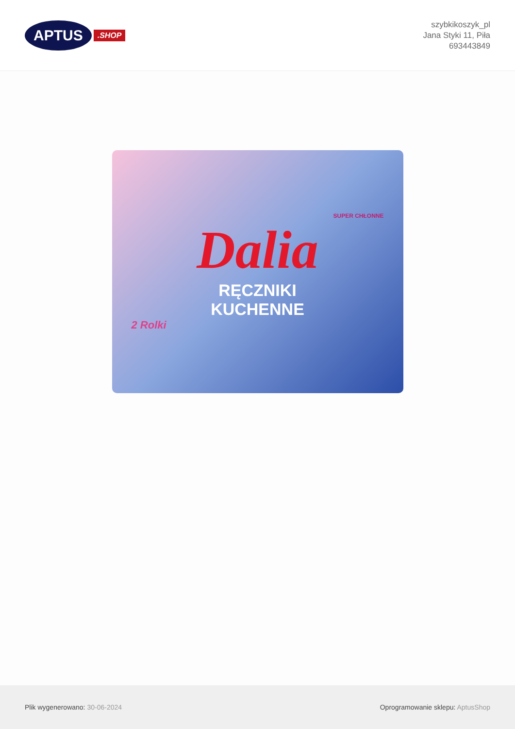APTUS
.SHOP
szybkikoszyk_pl
Jana Styki 11, Piła
693443849
SUPER CHŁONNE
Dalia
RĘCZNIKI
KUCHENNE
2 Rolki
Plik wygenerowano: 30-06-2024
Oprogramowanie sklepu: AptusShop